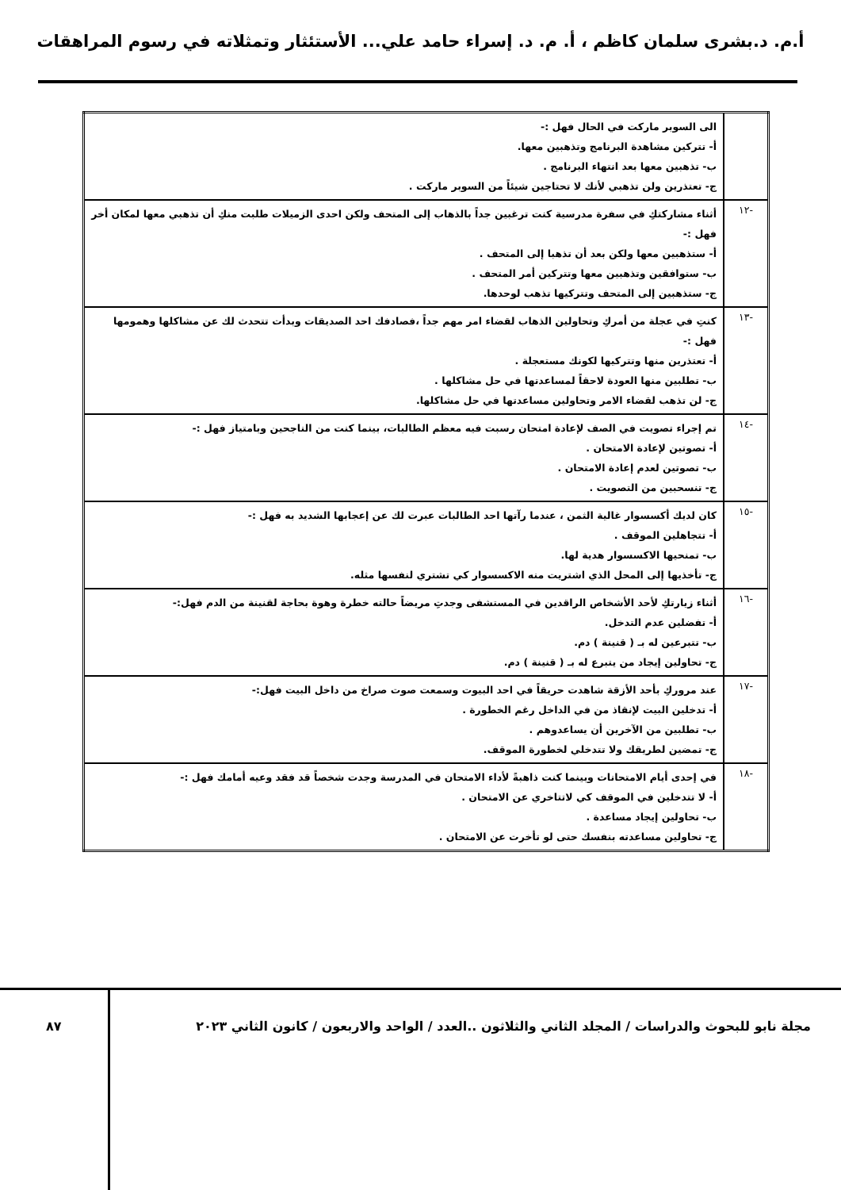أ.م. د.بشرى سلمان كاظم ، أ. م. د. إسراء حامد علي... الأستئثار وتمثلاته في رسوم المراهقات
| | الى السوبر ماركت في الحال فهل :- أ- تتركين مشاهدة البرنامج وتذهبين معها. ب- تذهبين معها بعد انتهاء البرنامج . ج- تعتذرين ولن تذهبي لأنك لا تحتاجين شيئاً من السوبر ماركت . |
| -١٢ | أثناء مشاركتكِ في سفرة مدرسية كنت ترغبين جداً بالذهاب إلى المتحف ولكن احدى الزميلات طلبت منكِ أن تذهبي معها لمكان أخر فهل :- أ- ستذهبين معها ولكن بعد أن تذهبا إلى المتحف . ب- ستوافقين وتذهبين معها وتتركين أمر المتحف . ج- ستذهبين إلى المتحف وتتركيها تذهب لوحدها. |
| -١٣ | كنتِ في عجلة من أمركِ وتحاولين الذهاب لقضاء امر مهم جداً ،فصادفك احد الصديقات وبدأت تتحدث لك عن مشاكلها وهمومها فهل :- أ- تعتذرين منها وتتركيها لكونك مستعجلة . ب- تطلبين منها العودة لاحقاً لمساعدتها في حل مشاكلها . ج- لن تذهب لقضاء الامر وتحاولين مساعدتها في حل مشاكلها. |
| -١٤ | تم إجراء تصويت في الصف لإعادة امتحان رسبت فيه معظم الطالبات، بينما كنت من الناجحين وبامتياز فهل :- أ- تصوتين لإعادة الامتحان . ب- تصوتين لعدم إعادة الامتحان . ج- تنسحبين من التصويت . |
| -١٥ | كان لديك أكسسوار غالية الثمن ، عندما رآتها احد الطالبات عبرت لك عن إعجابها الشديد به فهل :- أ- تتجاهلين الموقف . ب- تمنحيها الاكسسوار هدية لها. ج- تأخذيها إلى المحل الذي اشتريت منه الاكسسوار كي تشتري لنفسها مثله. |
| -١٦ | أثناء زيارتكِ لأحد الأشخاص الراقدين في المستشفى وجدتِ مريضاً حالته خطرة وهوة بحاجة لقنينة من الدم فهل:- أ- تفضلين عدم التدخل. ب- تتبرعين له بـ ( قنينة ) دم. ج- تحاولين إيجاد من يتبرع له بـ ( قنينة ) دم. |
| -١٧ | عند مروركِ بأحد الأزقة شاهدت حريقاً في احد البيوت وسمعت صوت صراخ من داخل البيت فهل:- أ- تدخلين البيت لإنقاذ من في الداخل رغم الخطورة . ب- تطلبين من الآخرين أن يساعدوهم . ج- تمضين لطريقك ولا تتدخلي لخطورة الموقف. |
| -١٨ | في إحدى أيام الامتحانات وبينما كنت ذاهبةً لأداء الامتحان في المدرسة وجدت شخصاً قد فقد وعيه أمامك فهل :- أ- لا تتدخلين في الموقف كي لاتتاخري عن الامتحان . ب- تحاولين إيجاد مساعدة . ج- تحاولين مساعدته بنفسك حتى لو تأخرت عن الامتحان . |
مجلة نابو للبحوث والدراسات / المجلد الثاني والثلاثون ..العدد / الواحد والاربعون / كانون الثاني ٢٠٢٣
٨٧